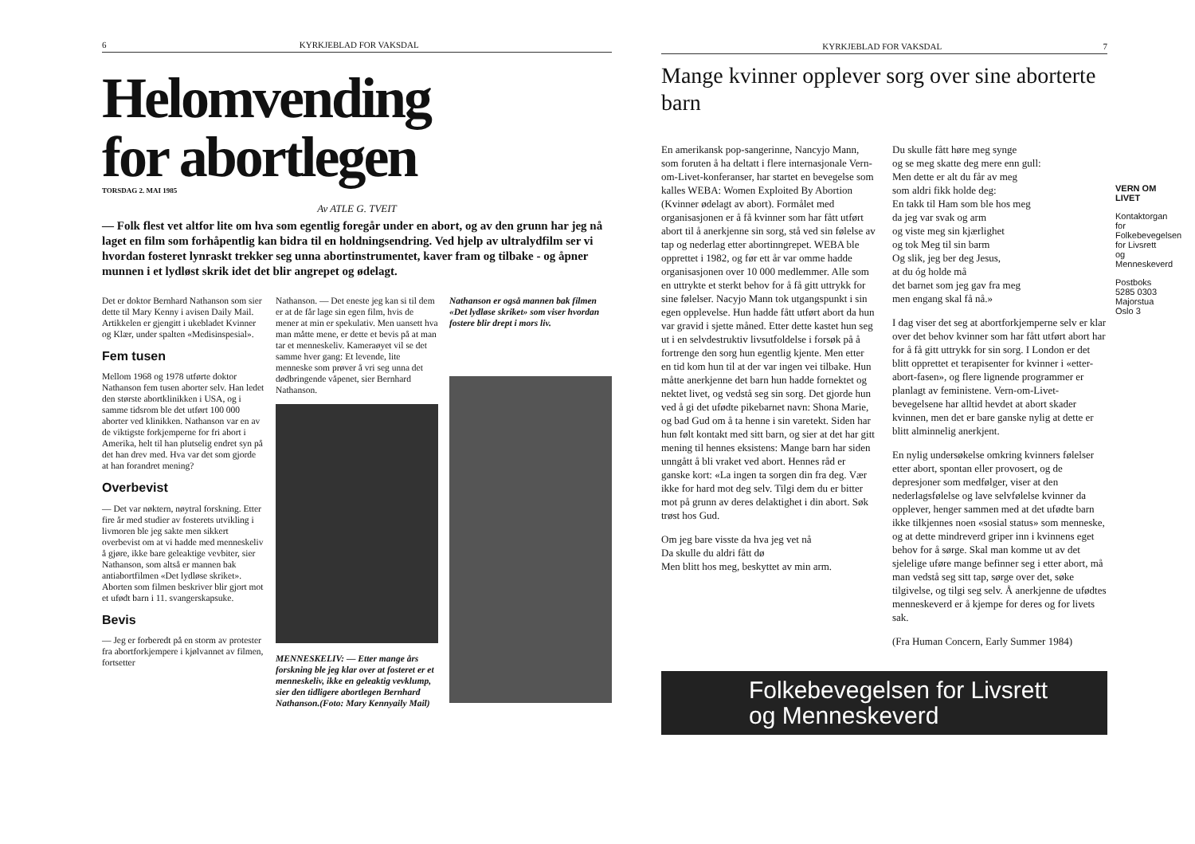6 KYRKJEBLAD FOR VAKSDAL
Helomvending
for abortlegen
TORSDAG 2. MAI 1985
Av ATLE G. TVEIT
— Folk flest vet altfor lite om hva som egentlig foregår under en abort, og av den grunn har jeg nå laget en film som forhåpentlig kan bidra til en holdningsendring. Ved hjelp av ultralydfilm ser vi hvordan fosteret lynraskt trekker seg unna abortinstrumentet, kaver fram og tilbake - og åpner munnen i et lydløst skrik idet det blir angrepet og ødelagt.
Det er doktor Bernhard Nathanson som sier dette til Mary Kenny i avisen Daily Mail. Artikkelen er gjengitt i ukebladet Kvinner og Klær, under spalten «Medisinspesial».
Fem tusen
Mellom 1968 og 1978 utførte doktor Nathanson fem tusen aborter selv. Han ledet den største abortklinikken i USA, og i samme tidsrom ble det utført 100 000 aborter ved klinikken. Nathanson var en av de viktigste forkjemperne for fri abort i Amerika, helt til han plutselig endret syn på det han drev med. Hva var det som gjorde at han forandret mening?
Overbevist
— Det var nøktern, nøytral forskning. Etter fire år med studier av fosterets utvikling i livmoren ble jeg sakte men sikkert overbevist om at vi hadde med menneskeliv å gjøre, ikke bare geleaktige vevbiter, sier Nathanson, som altså er mannen bak antiabortfilmen «Det lydløse skriket». Aborten som filmen beskriver blir gjort mot et ufødt barn i 11. svangerskapsuke.
Bevis
— Jeg er forberedt på en storm av protester fra abortforkjempere i kjølvannet av filmen, fortsetter
Nathanson. — Det eneste jeg kan si til dem er at de får lage sin egen film, hvis de mener at min er spekulativ. Men uansett hva man måtte mene, er dette et bevis på at man tar et menneskeliv. Kameraøyet vil se det samme hver gang: Et levende, lite menneske som prøver å vri seg unna det dødbringende våpenet, sier Bernhard Nathanson.
MENNESKELIV: — Etter mange års forskning ble jeg klar over at fosteret er et menneskeliv, ikke en geleaktig vevklump, sier den tidligere abortlegen Bernhard Nathanson.(Foto: Mary Kennyaily Mail)
Nathanson er også mannen bak filmen «Det lydløse skriket» som viser hvordan fostere blir drept i mors liv.
KYRKJEBLAD FOR VAKSDAL 7
Mange kvinner opplever sorg over sine aborterte barn
En amerikansk pop-sangerinne, Nancyjo Mann, som foruten å ha deltatt i flere internasjonale Vern-om-Livet-konferanser, har startet en bevegelse som kalles WEBA: Women Exploited By Abortion (Kvinner ødelagt av abort). Formålet med organisasjonen er å få kvinner som har fått utført abort til å anerkjenne sin sorg, stå ved sin følelse av tap og nederlag etter abortinngrepet. WEBA ble opprettet i 1982, og før ett år var omme hadde organisasjonen over 10 000 medlemmer. Alle som en uttrykte et sterkt behov for å få gitt uttrykk for sine følelser. Nacyjo Mann tok utgangspunkt i sin egen opplevelse. Hun hadde fått utført abort da hun var gravid i sjette måned. Etter dette kastet hun seg ut i en selvdestruktiv livsutfoldelse i forsøk på å fortrenge den sorg hun egentlig kjente. Men etter en tid kom hun til at der var ingen vei tilbake. Hun måtte anerkjenne det barn hun hadde fornektet og nektet livet, og vedstå seg sin sorg. Det gjorde hun ved å gi det ufødte pikebarnet navn: Shona Marie, og bad Gud om å ta henne i sin varetekt. Siden har hun følt kontakt med sitt barn, og sier at det har gitt mening til hennes eksistens: Mange barn har siden unngått å bli vraket ved abort. Hennes råd er ganske kort: «La ingen ta sorgen din fra deg. Vær ikke for hard mot deg selv. Tilgi dem du er bitter mot på grunn av deres delaktighet i din abort. Søk trøst hos Gud.
Om jeg bare visste da hva jeg vet nå
Da skulle du aldri fått dø
Men blitt hos meg, beskyttet av min arm.
Du skulle fått høre meg synge
og se meg skatte deg mere enn gull:
Men dette er alt du får av meg
som aldri fikk holde deg:
En takk til Ham som ble hos meg
da jeg var svak og arm
og viste meg sin kjærlighet
og tok Meg til sin barm
Og slik, jeg ber deg Jesus,
at du óg holde må
det barnet som jeg gav fra meg
men engang skal få nå.»
I dag viser det seg at abortforkjemperne selv er klar over det behov kvinner som har fått utført abort har for å få gitt uttrykk for sin sorg. I London er det blitt opprettet et terapisenter for kvinner i «etter-abort-fasen», og flere lignende programmer er planlagt av feministene. Vern-om-Livet-bevegelsene har alltid hevdet at abort skader kvinnen, men det er bare ganske nylig at dette er blitt alminnelig anerkjent.
En nylig undersøkelse omkring kvinners følelser etter abort, spontan eller provosert, og de depresjoner som medfølger, viser at den nederlagsfølelse og lave selvfølelse kvinner da opplever, henger sammen med at det ufødte barn ikke tilkjennes noen «sosial status» som menneske, og at dette mindreverd griper inn i kvinnens eget behov for å sørge. Skal man komme ut av det sjelelige uføre mange befinner seg i etter abort, må man vedstå seg sitt tap, sørge over det, søke tilgivelse, og tilgi seg selv. Å anerkjenne de ufødtes menneskeverd er å kjempe for deres og for livets sak.
(Fra Human Concern, Early Summer 1984)
Folkebevegelsen for Livsrett
og Menneskeverd
VERN OM LIVET
Kontaktorgan for Folkebevegelsen for Livsrett og Menneskeverd
Postboks 5285 0303 Majorstua Oslo 3